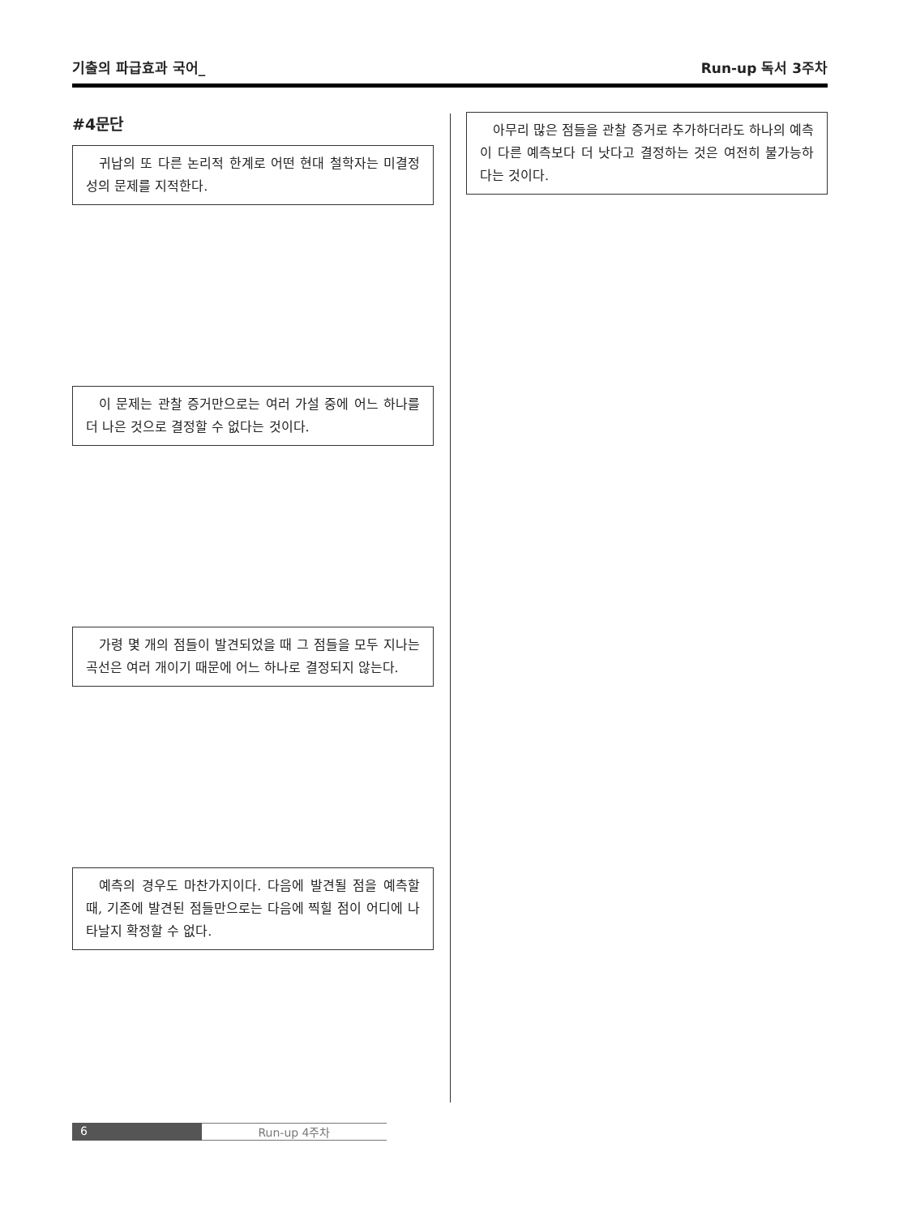기출의 파급효과 국어_ Run-up 독서 3주차
#4문단
귀납의 또 다른 논리적 한계로 어떤 현대 철학자는 미결정성의 문제를 지적한다.
이 문제는 관찰 증거만으로는 여러 가설 중에 어느 하나를 더 나은 것으로 결정할 수 없다는 것이다.
가령 몇 개의 점들이 발견되었을 때 그 점들을 모두 지나는 곡선은 여러 개이기 때문에 어느 하나로 결정되지 않는다.
예측의 경우도 마찬가지이다. 다음에 발견될 점을 예측할 때, 기존에 발견된 점들만으로는 다음에 찍힐 점이 어디에 나타날지 확정할 수 없다.
아무리 많은 점들을 관찰 증거로 추가하더라도 하나의 예측이 다른 예측보다 더 낫다고 결정하는 것은 여전히 불가능하다는 것이다.
6 Run-up 4주차